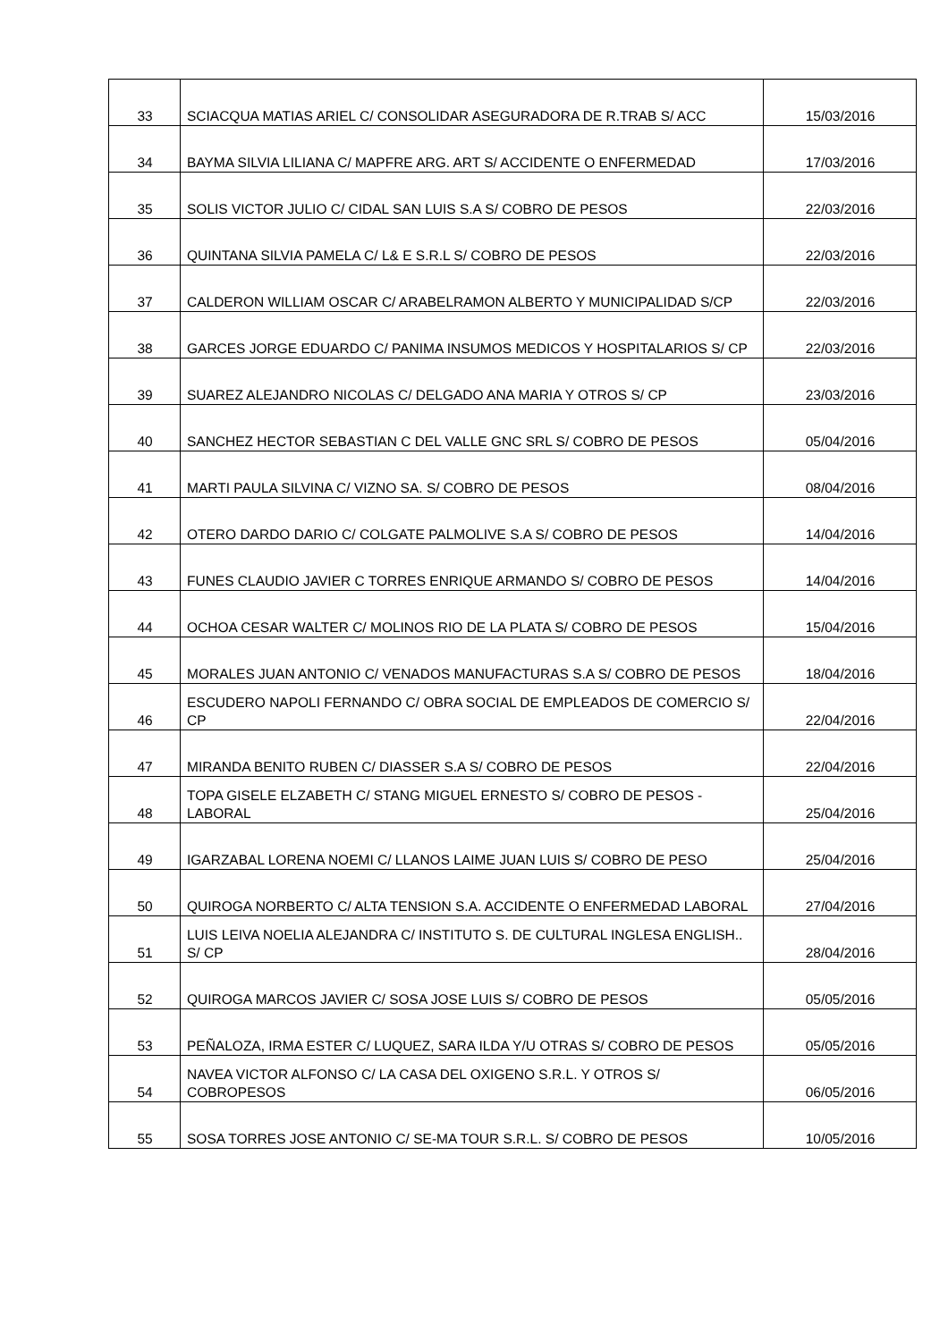| 33 | SCIACQUA MATIAS ARIEL C/ CONSOLIDAR ASEGURADORA DE R.TRAB S/ ACC | 15/03/2016 |
| 34 | BAYMA SILVIA LILIANA C/ MAPFRE ARG. ART S/ ACCIDENTE O ENFERMEDAD | 17/03/2016 |
| 35 | SOLIS VICTOR JULIO C/ CIDAL SAN LUIS S.A S/ COBRO DE PESOS | 22/03/2016 |
| 36 | QUINTANA SILVIA PAMELA C/ L& E S.R.L S/ COBRO DE PESOS | 22/03/2016 |
| 37 | CALDERON WILLIAM OSCAR C/ ARABELRAMON ALBERTO Y MUNICIPALIDAD S/CP | 22/03/2016 |
| 38 | GARCES JORGE EDUARDO C/ PANIMA INSUMOS MEDICOS Y HOSPITALARIOS S/ CP | 22/03/2016 |
| 39 | SUAREZ ALEJANDRO NICOLAS C/ DELGADO ANA MARIA Y OTROS S/ CP | 23/03/2016 |
| 40 | SANCHEZ HECTOR SEBASTIAN C DEL VALLE GNC SRL S/ COBRO DE PESOS | 05/04/2016 |
| 41 | MARTI PAULA SILVINA C/ VIZNO SA. S/ COBRO DE PESOS | 08/04/2016 |
| 42 | OTERO DARDO DARIO C/ COLGATE PALMOLIVE S.A S/ COBRO DE PESOS | 14/04/2016 |
| 43 | FUNES CLAUDIO JAVIER C TORRES ENRIQUE ARMANDO S/ COBRO DE PESOS | 14/04/2016 |
| 44 | OCHOA CESAR WALTER C/ MOLINOS RIO DE LA PLATA S/ COBRO DE PESOS | 15/04/2016 |
| 45 | MORALES JUAN ANTONIO C/ VENADOS MANUFACTURAS S.A S/ COBRO DE PESOS | 18/04/2016 |
| 46 | ESCUDERO NAPOLI FERNANDO C/ OBRA SOCIAL DE EMPLEADOS DE COMERCIO S/ CP | 22/04/2016 |
| 47 | MIRANDA BENITO RUBEN C/ DIASSER S.A S/ COBRO DE PESOS | 22/04/2016 |
| 48 | TOPA GISELE ELZABETH C/ STANG MIGUEL ERNESTO S/ COBRO DE PESOS - LABORAL | 25/04/2016 |
| 49 | IGARZABAL LORENA NOEMI C/ LLANOS LAIME JUAN LUIS S/ COBRO DE PESO | 25/04/2016 |
| 50 | QUIROGA NORBERTO C/ ALTA TENSION S.A. ACCIDENTE O ENFERMEDAD LABORAL | 27/04/2016 |
| 51 | LUIS LEIVA NOELIA ALEJANDRA C/ INSTITUTO S. DE CULTURAL INGLESA ENGLISH.. S/ CP | 28/04/2016 |
| 52 | QUIROGA MARCOS JAVIER C/ SOSA JOSE LUIS S/ COBRO DE PESOS | 05/05/2016 |
| 53 | PEÑALOZA, IRMA ESTER C/ LUQUEZ, SARA ILDA Y/U OTRAS S/ COBRO DE PESOS | 05/05/2016 |
| 54 | NAVEA VICTOR ALFONSO C/ LA CASA DEL OXIGENO S.R.L. Y OTROS S/ COBROPESOS | 06/05/2016 |
| 55 | SOSA TORRES JOSE ANTONIO C/ SE-MA TOUR S.R.L. S/ COBRO DE PESOS | 10/05/2016 |